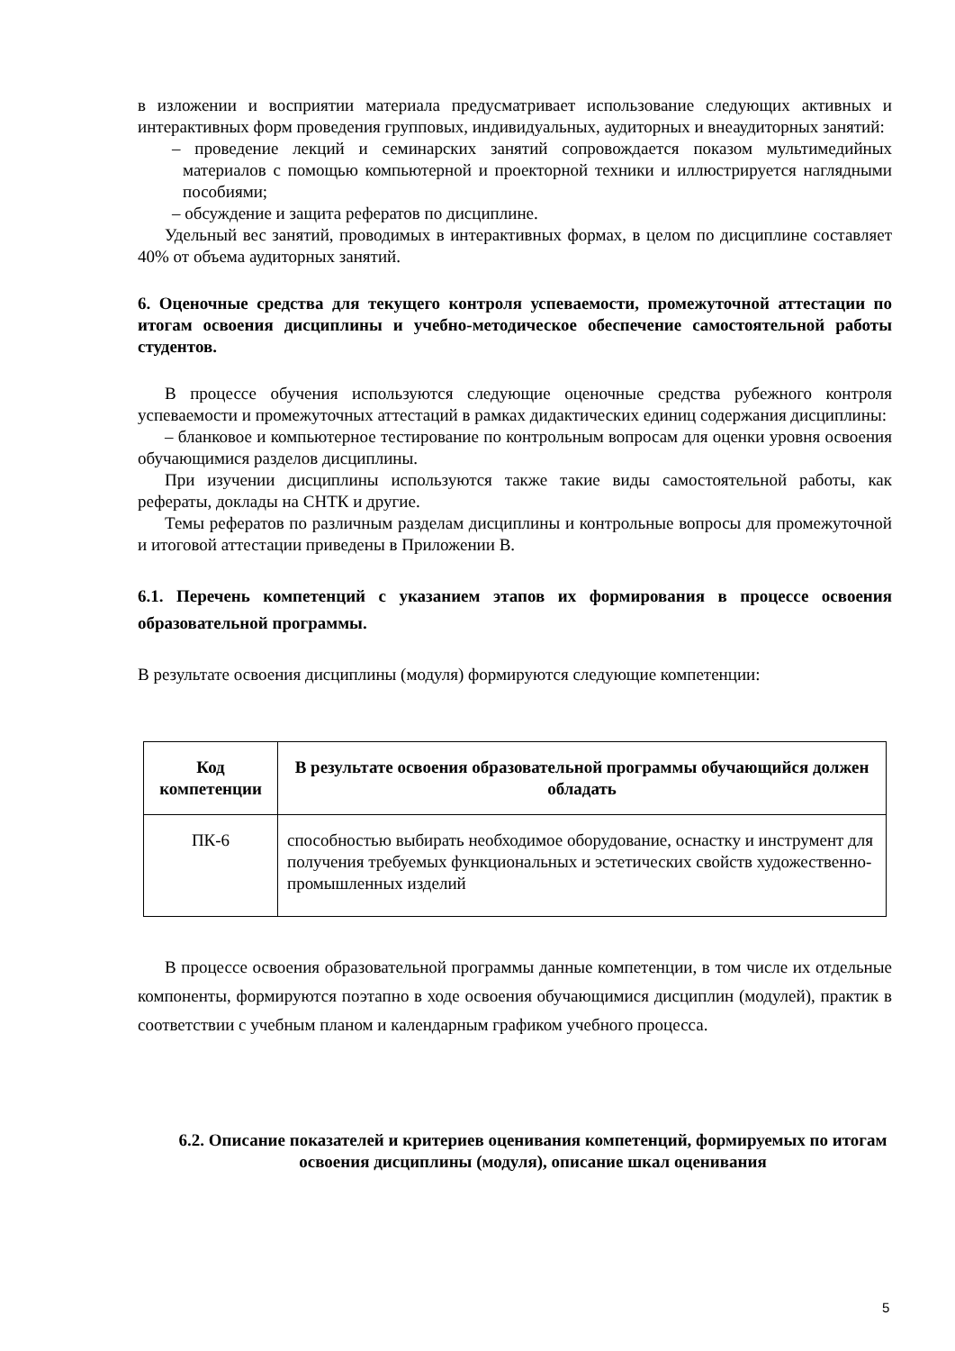в изложении и восприятии материала предусматривает использование следующих активных и интерактивных форм проведения групповых, индивидуальных, аудиторных и внеаудиторных занятий:
– проведение лекций и семинарских занятий сопровождается показом мультимедийных материалов с помощью компьютерной и проекторной техники и иллюстрируется наглядными пособиями;
– обсуждение и защита рефератов по дисциплине.
Удельный вес занятий, проводимых в интерактивных формах, в целом по дисциплине составляет 40% от объема аудиторных занятий.
6. Оценочные средства для текущего контроля успеваемости, промежуточной аттестации по итогам освоения дисциплины и учебно-методическое обеспечение самостоятельной работы студентов.
В процессе обучения используются следующие оценочные средства рубежного контроля успеваемости и промежуточных аттестаций в рамках дидактических единиц содержания дисциплины:
– бланковое и компьютерное тестирование по контрольным вопросам для оценки уровня освоения обучающимися разделов дисциплины.
При изучении дисциплины используются также такие виды самостоятельной работы, как рефераты, доклады на СНТК и другие.
Темы рефератов по различным разделам дисциплины и контрольные вопросы для промежуточной и итоговой аттестации приведены в Приложении В.
6.1. Перечень компетенций с указанием этапов их формирования в процессе освоения образовательной программы.
В результате освоения дисциплины (модуля) формируются следующие компетенции:
| Код компетенции | В результате освоения образовательной программы обучающийся должен обладать |
| --- | --- |
| ПК-6 | способностью выбирать необходимое оборудование, оснастку и инструмент для получения требуемых функциональных и эстетических свойств художественно-промышленных изделий |
В процессе освоения образовательной программы данные компетенции, в том числе их отдельные компоненты, формируются поэтапно в ходе освоения обучающимися дисциплин (модулей), практик в соответствии с учебным планом и календарным графиком учебного процесса.
6.2. Описание показателей и критериев оценивания компетенций, формируемых по итогам освоения дисциплины (модуля), описание шкал оценивания
5